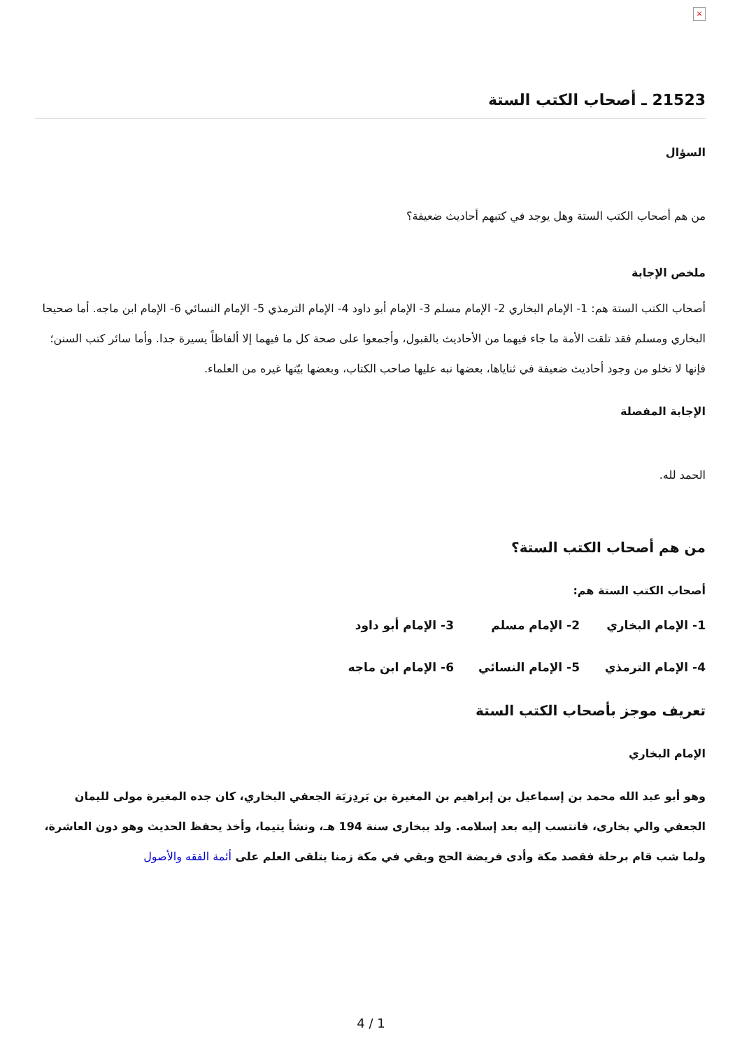×
21523 ـ أصحاب الكتب الستة
السؤال
من هم أصحاب الكتب الستة وهل يوجد في كتبهم أحاديث ضعيفة؟
ملخص الإجابة
أصحاب الكتب الستة هم: 1- الإمام البخاري 2- الإمام مسلم 3- الإمام أبو داود 4- الإمام الترمذي 5- الإمام النسائي 6- الإمام ابن ماجه. أما صحيحا البخاري ومسلم فقد تلقت الأمة ما جاء فيهما من الأحاديث بالقبول، وأجمعوا على صحة كل ما فيهما إلا ألفاظاً يسيرة جدا. وأما سائر كتب السنن؛ فإنها لا تخلو من وجود أحاديث ضعيفة في ثناياها، بعضها نبه عليها صاحب الكتاب، وبعضها بيّنها غيره من العلماء.
الإجابة المفصلة
الحمد لله.
من هم أصحاب الكتب الستة؟
أصحاب الكتب الستة هم:
1- الإمام البخاري 2- الإمام مسلم 3- الإمام أبو داود
4- الإمام الترمذي 5- الإمام النسائي 6- الإمام ابن ماجه
تعريف موجز بأصحاب الكتب الستة
الإمام البخاري
وهو أبو عبد الله محمد بن إسماعيل بن إبراهيم بن المغيرة بن بَردِزبَة الجعفي البخاري، كان جده المغيرة مولى لليمان الجعفي والي بخارى، فانتسب إليه بعد إسلامه. ولد ببخارى سنة 194 هـ، ونشأ يتيما، وأخذ يحفظ الحديث وهو دون العاشرة، ولما شب قام برحلة فقصد مكة وأدى فريضة الحج وبقي في مكة زمنا يتلقى العلم على أئمة الفقه والأصول
4 / 1